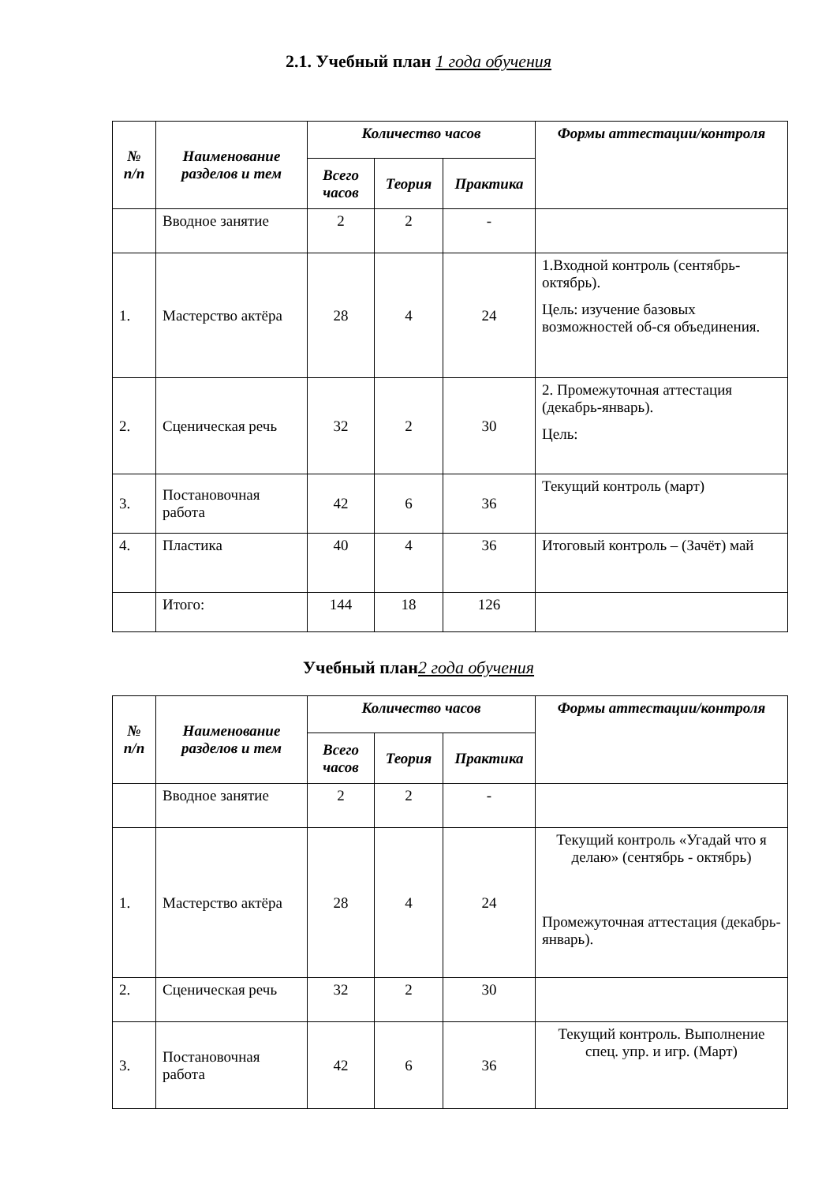2.1. Учебный план 1 года обучения
| № п/п | Наименование разделов и тем | Количество часов | | | Формы аттестации/контроля |
| --- | --- | --- | --- | --- | --- |
| | | Всего часов | Теория | Практика | |
| | Вводное занятие | 2 | 2 | - | |
| 1. | Мастерство актёра | 28 | 4 | 24 | 1.Входной контроль (сентябрь-октябрь). Цель: изучение базовых возможностей об-ся объединения. |
| 2. | Сценическая речь | 32 | 2 | 30 | 2. Промежуточная аттестация (декабрь-январь). Цель: |
| 3. | Постановочная работа | 42 | 6 | 36 | Текущий контроль (март) |
| 4. | Пластика | 40 | 4 | 36 | Итоговый контроль – (Зачёт) май |
| | Итого: | 144 | 18 | 126 | |
Учебный план2 года обучения
| № п/п | Наименование разделов и тем | Количество часов | | | Формы аттестации/контроля |
| --- | --- | --- | --- | --- | --- |
| | | Всего часов | Теория | Практика | |
| | Вводное занятие | 2 | 2 | - | |
| 1. | Мастерство актёра | 28 | 4 | 24 | Текущий контроль «Угадай что я делаю» (сентябрь - октябрь) Промежуточная аттестация (декабрь-январь). |
| 2. | Сценическая речь | 32 | 2 | 30 | |
| 3. | Постановочная работа | 42 | 6 | 36 | Текущий контроль. Выполнение спец. упр. и игр. (Март) |